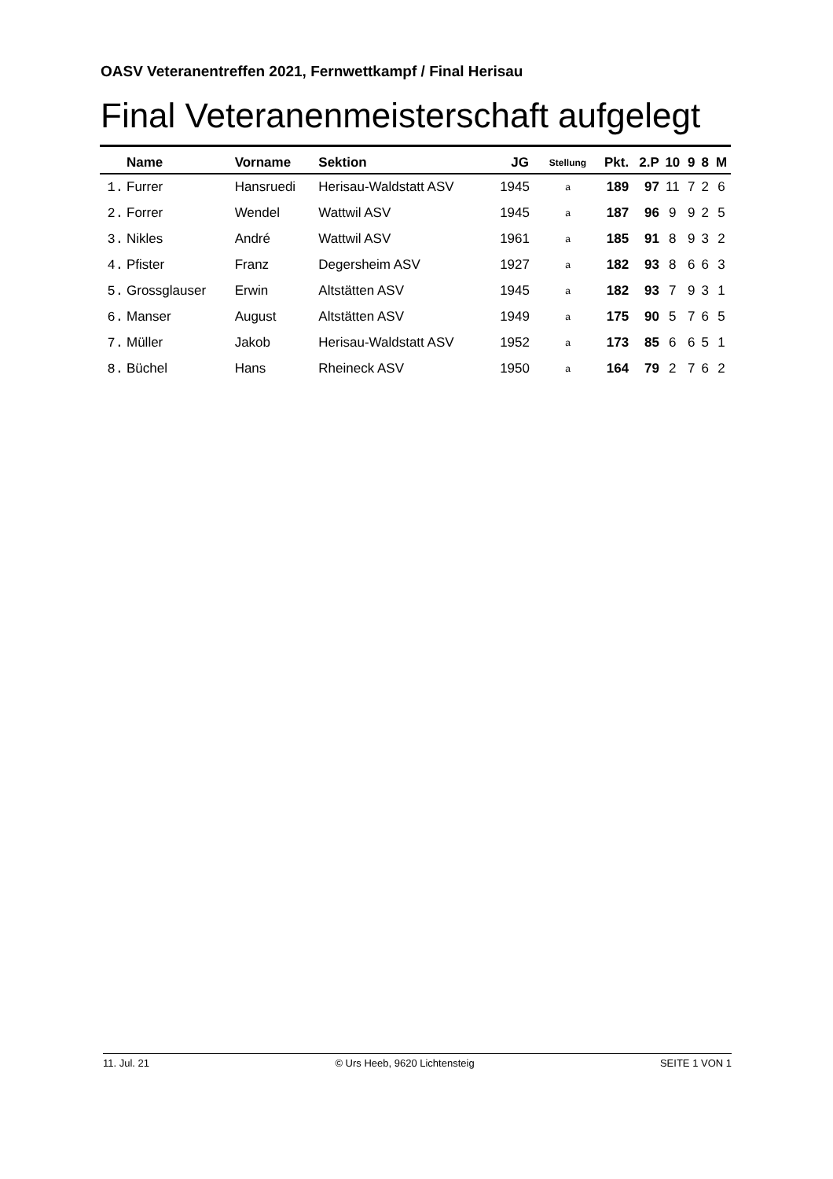OASV Veteranentreffen 2021, Fernwettkampf / Final Herisau
Final Veteranenmeisterschaft aufgelegt
| | Name | Vorname | Sektion | JG | Stellung | Pkt. | 2.P | 10 | 9 | 8 | M |
| --- | --- | --- | --- | --- | --- | --- | --- | --- | --- | --- | --- |
| 1. | Furrer | Hansruedi | Herisau-Waldstatt ASV | 1945 | a | 189 | 97 | 11 | 7 | 2 | 6 |
| 2. | Forrer | Wendel | Wattwil ASV | 1945 | a | 187 | 96 | 9 | 9 | 2 | 5 |
| 3. | Nikles | André | Wattwil ASV | 1961 | a | 185 | 91 | 8 | 9 | 3 | 2 |
| 4. | Pfister | Franz | Degersheim ASV | 1927 | a | 182 | 93 | 8 | 6 | 6 | 3 |
| 5. | Grossglauser | Erwin | Altstätten ASV | 1945 | a | 182 | 93 | 7 | 9 | 3 | 1 |
| 6. | Manser | August | Altstätten ASV | 1949 | a | 175 | 90 | 5 | 7 | 6 | 5 |
| 7. | Müller | Jakob | Herisau-Waldstatt ASV | 1952 | a | 173 | 85 | 6 | 6 | 5 | 1 |
| 8. | Büchel | Hans | Rheineck ASV | 1950 | a | 164 | 79 | 2 | 7 | 6 | 2 |
11. Jul. 21 © Urs Heeb, 9620 Lichtensteig SEITE 1 VON 1